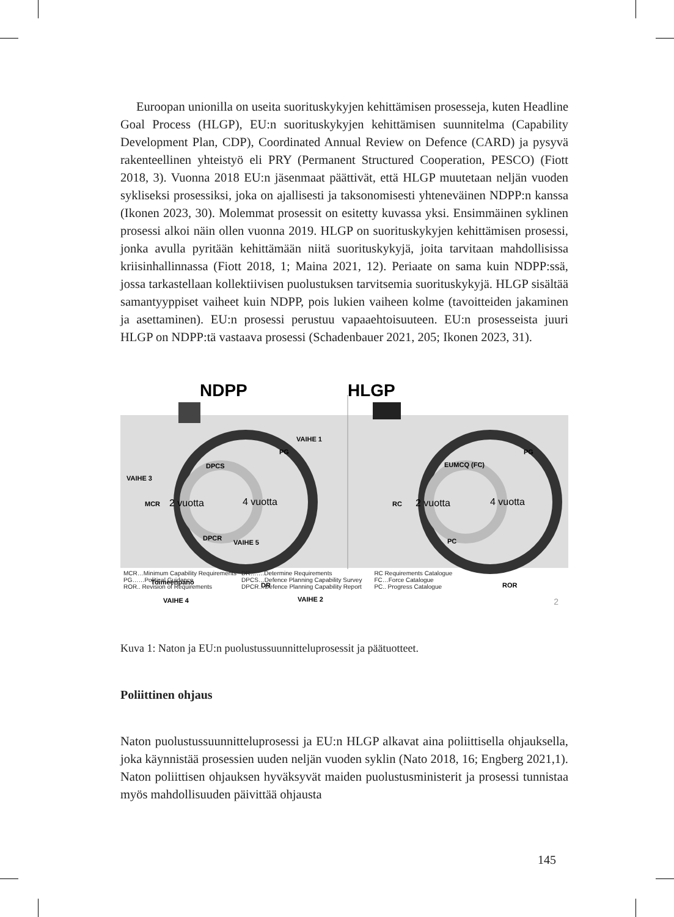Euroopan unionilla on useita suorituskykyjen kehittämisen prosesseja, kuten Headline Goal Process (HLGP), EU:n suorituskykyjen kehittämisen suunnitelma (Capability Development Plan, CDP), Coordinated Annual Review on Defence (CARD) ja pysyvä rakenteellinen yhteistyö eli PRY (Permanent Structured Cooperation, PESCO) (Fiott 2018, 3). Vuonna 2018 EU:n jäsenmaat päättivät, että HLGP muutetaan neljän vuoden sykliseksi prosessiksi, joka on ajallisesti ja taksonomisesti yhteneväinen NDPP:n kanssa (Ikonen 2023, 30). Molemmat prosessit on esitetty kuvassa yksi. Ensimmäinen syklinen prosessi alkoi näin ollen vuonna 2019. HLGP on suorituskykyjen kehittämisen prosessi, jonka avulla pyritään kehittämään niitä suorituskykyjä, joita tarvitaan mahdollisissa kriisinhallinnassa (Fiott 2018, 1; Maina 2021, 12). Periaate on sama kuin NDPP:ssä, jossa tarkastellaan kollektiivisen puolustuksen tarvitsemia suorituskykyjä. HLGP sisältää samantyyppiset vaiheet kuin NDPP, pois lukien vaiheen kolme (tavoitteiden jakaminen ja asettaminen). EU:n prosessi perustuu vapaaehtoisuuteen. EU:n prosesseista juuri HLGP on NDPP:tä vastaava prosessi (Schadenbauer 2021, 205; Ikonen 2023, 31).
NDPP
HLGP
VAIHE 1
VAIHE 3
VAIHE 5
VAIHE 2
VAIHE 4
PG
DPCS
MCR
DPCR
DR
Toimeenpano
PG
EUMCQ (FC)
RC
PC
ROR
2 vuotta
4 vuotta
2 vuotta
4 vuotta
MCR…Minimum Capability Requirements
PG……Political Guidance
ROR.. Revision of Requirements
DR…….Determine Requirements
DPCS…Defence Planning Capability Survey
DPCR…Defence Planning Capability Report
RC Requirements Catalogue
FC…Force Catalogue
PC.. Progress Catalogue
2
Kuva 1: Naton ja EU:n puolustussuunnitteluprosessit ja päätuotteet.
Poliittinen ohjaus
Naton puolustussuunnitteluprosessi ja EU:n HLGP alkavat aina poliittisella ohjauksella, joka käynnistää prosessien uuden neljän vuoden syklin (Nato 2018, 16; Engberg 2021,1). Naton poliittisen ohjauksen hyväksyvät maiden puolustusministerit ja prosessi tunnistaa myös mahdollisuuden päivittää ohjausta
145